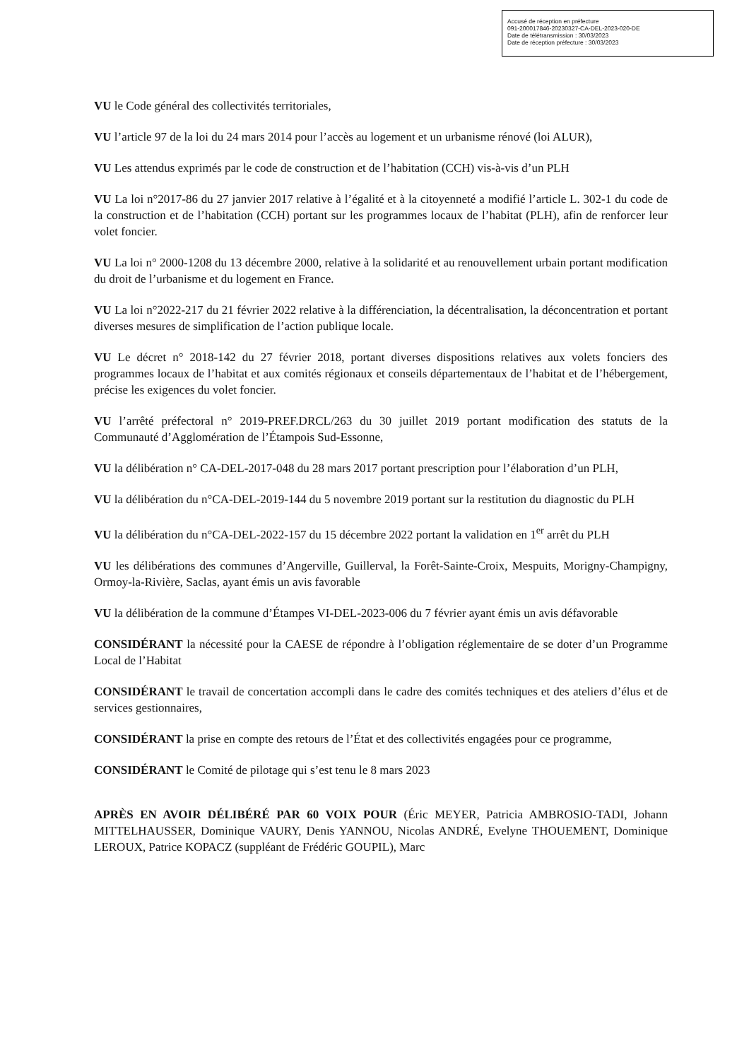Accusé de réception en préfecture
091-200017846-20230327-CA-DEL-2023-020-DE
Date de télétransmission : 30/03/2023
Date de réception préfecture : 30/03/2023
VU le Code général des collectivités territoriales,
VU l’article 97 de la loi du 24 mars 2014 pour l’accès au logement et un urbanisme rénové (loi ALUR),
VU Les attendus exprimés par le code de construction et de l’habitation (CCH) vis-à-vis d’un PLH
VU La loi n°2017-86 du 27 janvier 2017 relative à l’égalité et à la citoyenneté a modifié l’article L. 302-1 du code de la construction et de l’habitation (CCH) portant sur les programmes locaux de l’habitat (PLH), afin de renforcer leur volet foncier.
VU La loi n° 2000-1208 du 13 décembre 2000, relative à la solidarité et au renouvellement urbain portant modification du droit de l’urbanisme et du logement en France.
VU La loi n°2022-217 du 21 février 2022 relative à la différenciation, la décentralisation, la déconcentration et portant diverses mesures de simplification de l’action publique locale.
VU Le décret n° 2018-142 du 27 février 2018, portant diverses dispositions relatives aux volets fonciers des programmes locaux de l’habitat et aux comités régionaux et conseils départementaux de l’habitat et de l’hébergement, précise les exigences du volet foncier.
VU l’arrêté préfectoral n° 2019-PREF.DRCL/263 du 30 juillet 2019 portant modification des statuts de la Communauté d’Agglomération de l’Étampois Sud-Essonne,
VU la délibération n° CA-DEL-2017-048 du 28 mars 2017 portant prescription pour l’élaboration d’un PLH,
VU la délibération du n°CA-DEL-2019-144 du 5 novembre 2019 portant sur la restitution du diagnostic du PLH
VU la délibération du n°CA-DEL-2022-157 du 15 décembre 2022 portant la validation en 1<sup>er</sup> arrêt du PLH
VU les délibérations des communes d’Angerville, Guillerval, la Forêt-Sainte-Croix, Mespuits, Morigny-Champigny, Ormoy-la-Rivière, Saclas, ayant émis un avis favorable
VU la délibération de la commune d’Étampes VI-DEL-2023-006 du 7 février ayant émis un avis défavorable
CONSIDÉRANT la nécessité pour la CAESE de répondre à l’obligation réglementaire de se doter d’un Programme Local de l’Habitat
CONSIDÉRANT le travail de concertation accompli dans le cadre des comités techniques et des ateliers d’élus et de services gestionnaires,
CONSIDÉRANT la prise en compte des retours de l’État et des collectivités engagées pour ce programme,
CONSIDÉRANT le Comité de pilotage qui s’est tenu le 8 mars 2023
APRÈS EN AVOIR DÉLIBÉRÉ PAR 60 VOIX POUR (Éric MEYER, Patricia AMBROSIO-TADI, Johann MITTELHAUSSER, Dominique VAURY, Denis YANNOU, Nicolas ANDRÉ, Evelyne THOUEMENT, Dominique LEROUX, Patrice KOPACZ (suppléant de Frédéric GOUPIL), Marc